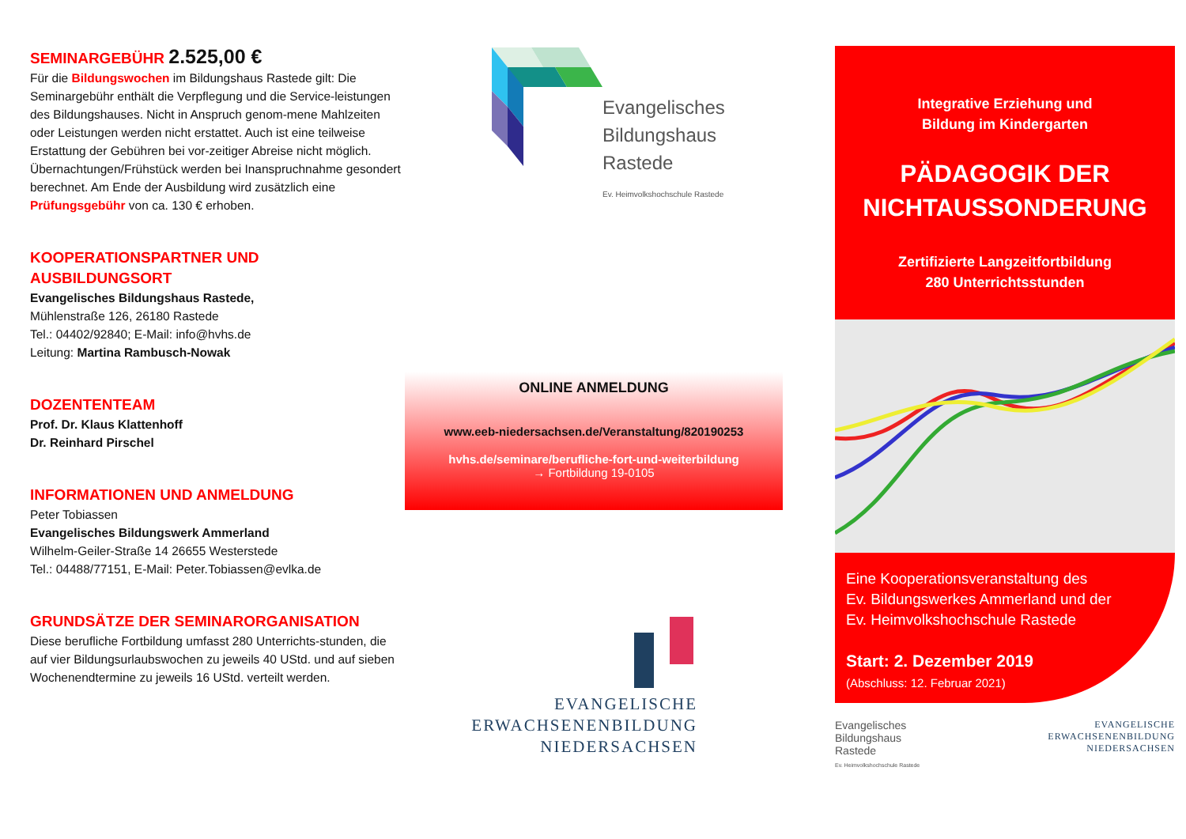SEMINARGEBÜHR 2.525,00 €
Für die Bildungswochen im Bildungshaus Rastede gilt: Die Seminargebühr enthält die Verpflegung und die Service-leistungen des Bildungshauses. Nicht in Anspruch genom-mene Mahlzeiten oder Leistungen werden nicht erstattet. Auch ist eine teilweise Erstattung der Gebühren bei vor-zeitiger Abreise nicht möglich. Übernachtungen/Frühstück werden bei Inanspruchnahme gesondert berechnet. Am Ende der Ausbildung wird zusätzlich eine Prüfungsgebühr von ca. 130 € erhoben.
KOOPERATIONSPARTNER UND AUSBILDUNGSORT
Evangelisches Bildungshaus Rastede,
Mühlenstraße 126, 26180 Rastede
Tel.: 04402/92840; E-Mail: info@hvhs.de
Leitung: Martina Rambusch-Nowak
DOZENTENTEAM
Prof. Dr. Klaus Klattenhoff
Dr. Reinhard Pirschel
INFORMATIONEN UND ANMELDUNG
Peter Tobiassen
Evangelisches Bildungswerk Ammerland
Wilhelm-Geiler-Straße 14 26655 Westerstede
Tel.: 04488/77151, E-Mail: Peter.Tobiassen@evlka.de
GRUNDSÄTZE DER SEMINARORGANISATION
Diese berufliche Fortbildung umfasst 280 Unterrichts-stunden, die auf vier Bildungsurlaubswochen zu jeweils 40 UStd. und auf sieben Wochenendtermine zu jeweils 16 UStd. verteilt werden.
Evangelisches
Bildungshaus
Rastede
Ev. Heimvolkshochschule Rastede
ONLINE ANMELDUNG
www.eeb-niedersachsen.de/Veranstaltung/820190253
hvhs.de/seminare/berufliche-fort-und-weiterbildung
→ Fortbildung 19-0105
EVANGELISCHE
ERWACHSENENBILDUNG
NIEDERSACHSEN
Integrative Erziehung und
Bildung im Kindergarten
PÄDAGOGIK DER
NICHTAUSSONDERUNG
Zertifizierte Langzeitfortbildung
280 Unterrichtsstunden
Eine Kooperationsveranstaltung des
Ev. Bildungswerkes Ammerland und der
Ev. Heimvolkshochschule Rastede
Start: 2. Dezember 2019
(Abschluss: 12. Februar 2021)
Evangelisches
Bildungshaus
Rastede
Ev. Heimvolkshochschule Rastede
EVANGELISCHE
ERWACHSENENBILDUNG
NIEDERSACHSEN